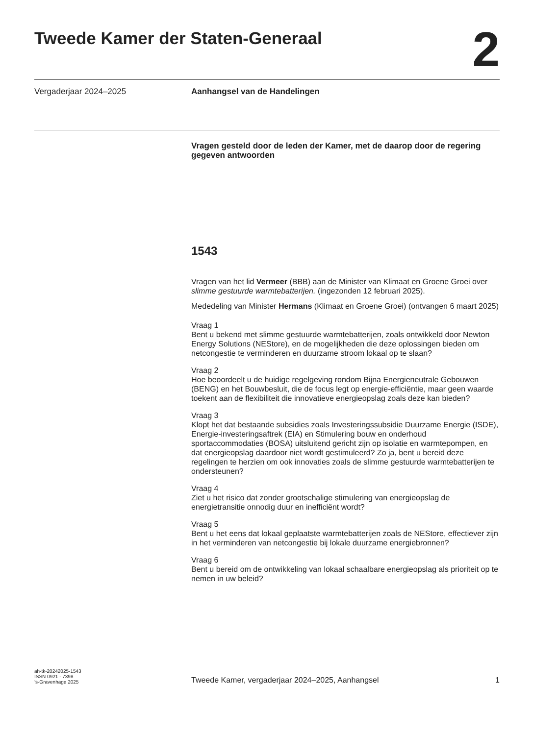Tweede Kamer der Staten-Generaal
2
Vergaderjaar 2024–2025 Aanhangsel van de Handelingen
Vragen gesteld door de leden der Kamer, met de daarop door de regering gegeven antwoorden
1543
Vragen van het lid Vermeer (BBB) aan de Minister van Klimaat en Groene Groei over slimme gestuurde warmtebatterijen. (ingezonden 12 februari 2025).
Mededeling van Minister Hermans (Klimaat en Groene Groei) (ontvangen 6 maart 2025)
Vraag 1
Bent u bekend met slimme gestuurde warmtebatterijen, zoals ontwikkeld door Newton Energy Solutions (NEStore), en de mogelijkheden die deze oplossingen bieden om netcongestie te verminderen en duurzame stroom lokaal op te slaan?
Vraag 2
Hoe beoordeelt u de huidige regelgeving rondom Bijna Energieneutrale Gebouwen (BENG) en het Bouwbesluit, die de focus legt op energie-efficiëntie, maar geen waarde toekent aan de flexibiliteit die innovatieve energieopslag zoals deze kan bieden?
Vraag 3
Klopt het dat bestaande subsidies zoals Investeringssubsidie Duurzame Energie (ISDE), Energie-investeringsaftrek (EIA) en Stimulering bouw en onderhoud sportaccommodaties (BOSA) uitsluitend gericht zijn op isolatie en warmtepompen, en dat energieopslag daardoor niet wordt gestimuleerd? Zo ja, bent u bereid deze regelingen te herzien om ook innovaties zoals de slimme gestuurde warmtebatterijen te ondersteunen?
Vraag 4
Ziet u het risico dat zonder grootschalige stimulering van energieopslag de energietransitie onnodig duur en inefficiënt wordt?
Vraag 5
Bent u het eens dat lokaal geplaatste warmtebatterijen zoals de NEStore, effectiever zijn in het verminderen van netcongestie bij lokale duurzame energiebronnen?
Vraag 6
Bent u bereid om de ontwikkeling van lokaal schaalbare energieopslag als prioriteit op te nemen in uw beleid?
ah-tk-20242025-1543
ISSN 0921 - 7398
’s-Gravenhage 2025
Tweede Kamer, vergaderjaar 2024–2025, Aanhangsel
1